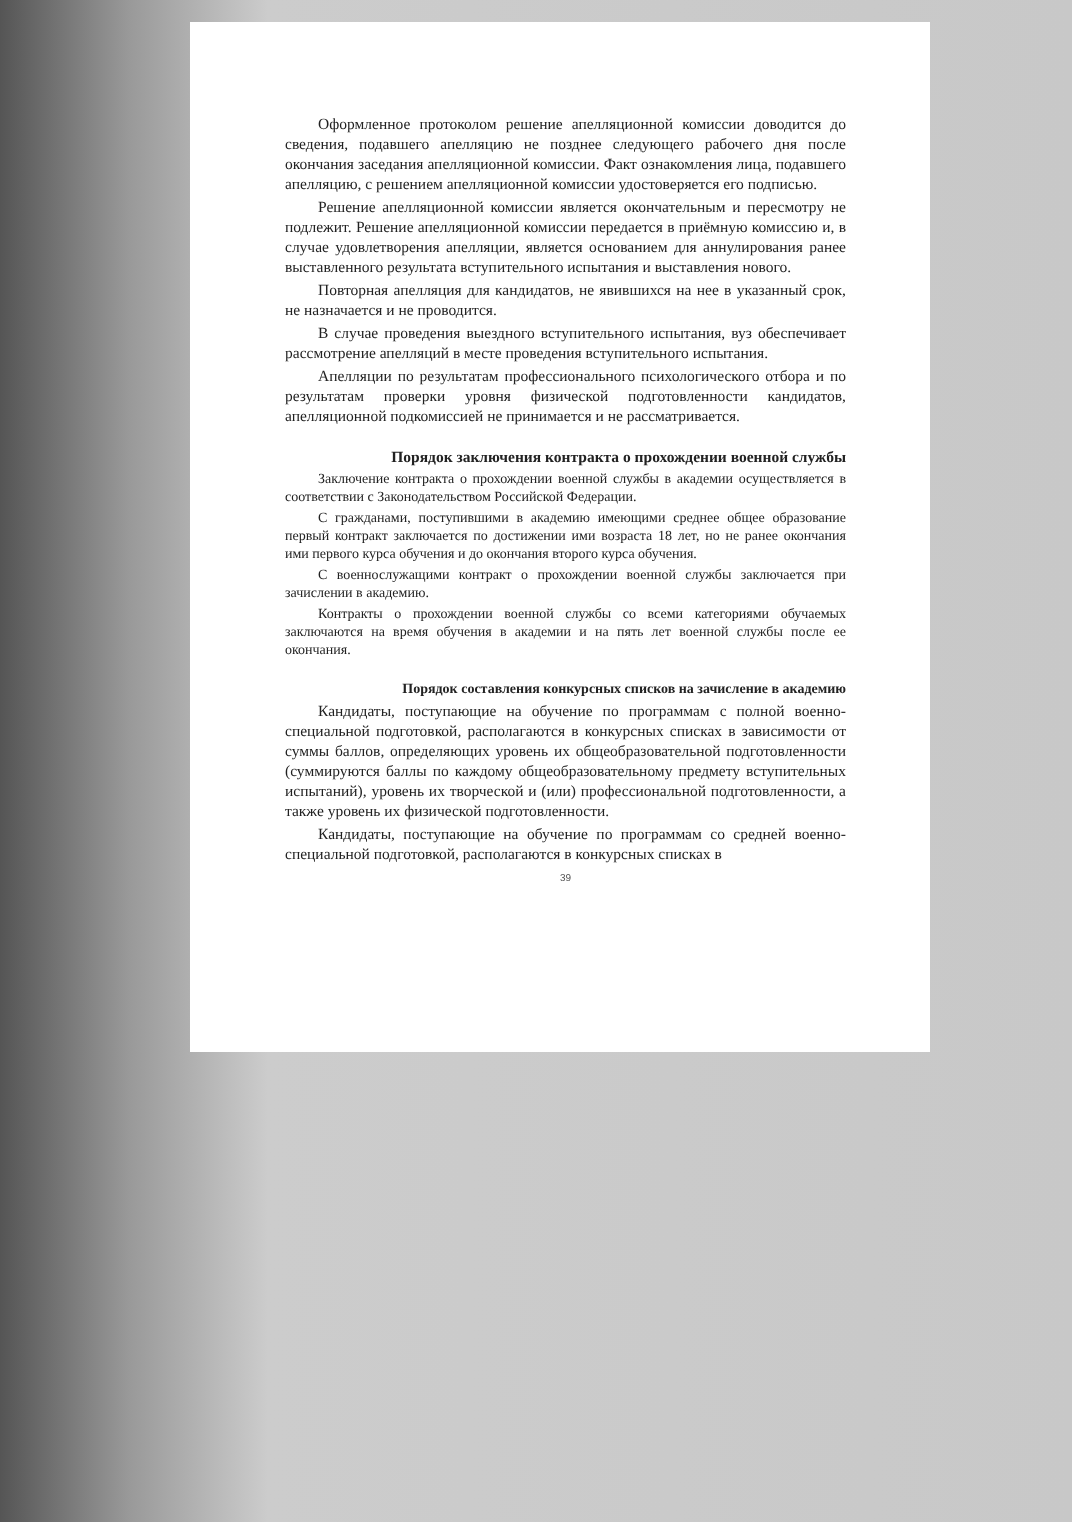Оформленное протоколом решение апелляционной комиссии доводится до сведения, подавшего апелляцию не позднее следующего рабочего дня после окончания заседания апелляционной комиссии. Факт ознакомления лица, подавшего апелляцию, с решением апелляционной комиссии удостоверяется его подписью.
Решение апелляционной комиссии является окончательным и пересмотру не подлежит. Решение апелляционной комиссии передается в приёмную комиссию и, в случае удовлетворения апелляции, является основанием для аннулирования ранее выставленного результата вступительного испытания и выставления нового.
Повторная апелляция для кандидатов, не явившихся на нее в указанный срок, не назначается и не проводится.
В случае проведения выездного вступительного испытания, вуз обеспечивает рассмотрение апелляций в месте проведения вступительного испытания.
Апелляции по результатам профессионального психологического отбора и по результатам проверки уровня физической подготовленности кандидатов, апелляционной подкомиссией не принимается и не рассматривается.
Порядок заключения контракта о прохождении военной службы
Заключение контракта о прохождении военной службы в академии осуществляется в соответствии с Законодательством Российской Федерации.
С гражданами, поступившими в академию имеющими среднее общее образование первый контракт заключается по достижении ими возраста 18 лет, но не ранее окончания ими первого курса обучения и до окончания второго курса обучения.
С военнослужащими контракт о прохождении военной службы заключается при зачислении в академию.
Контракты о прохождении военной службы со всеми категориями обучаемых заключаются на время обучения в академии и на пять лет военной службы после ее окончания.
Порядок составления конкурсных списков на зачисление в академию
Кандидаты, поступающие на обучение по программам с полной военно-специальной подготовкой, располагаются в конкурсных списках в зависимости от суммы баллов, определяющих уровень их общеобразовательной подготовленности (суммируются баллы по каждому общеобразовательному предмету вступительных испытаний), уровень их творческой и (или) профессиональной подготовленности, а также уровень их физической подготовленности.
Кандидаты, поступающие на обучение по программам со средней военно-специальной подготовкой, располагаются в конкурсных списках в
39